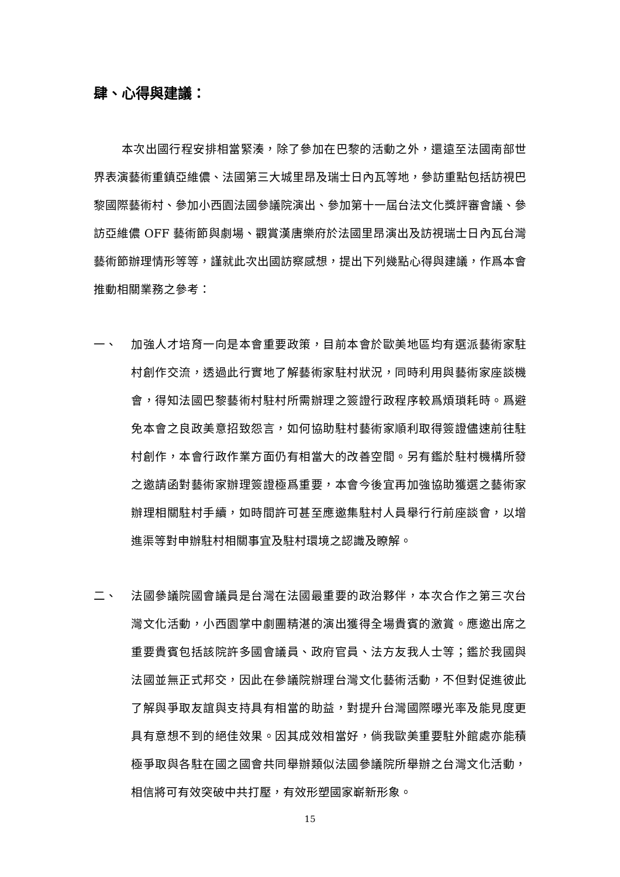肆、心得與建議：
本次出國行程安排相當緊湊，除了參加在巴黎的活動之外，還遠至法國南部世界表演藝術重鎮亞維儂、法國第三大城里昂及瑞士日內瓦等地，參訪重點包括訪視巴黎國際藝術村、參加小西園法國參議院演出、參加第十一屆台法文化獎評審會議、參訪亞維儂 OFF 藝術節與劇場、觀賞漢唐樂府於法國里昂演出及訪視瑞士日內瓦台灣藝術節辦理情形等等，謹就此次出國訪察感想，提出下列幾點心得與建議，作爲本會推動相關業務之參考：
一、 加強人才培育一向是本會重要政策，目前本會於歐美地區均有選派藝術家駐村創作交流，透過此行實地了解藝術家駐村狀況，同時利用與藝術家座談機會，得知法國巴黎藝術村駐村所需辦理之簽證行政程序較爲煩瑣耗時。爲避免本會之良政美意招致怨言，如何協助駐村藝術家順利取得簽證儘速前往駐村創作，本會行政作業方面仍有相當大的改善空間。另有鑑於駐村機構所發之邀請函對藝術家辦理簽證極爲重要，本會今後宜再加強協助獲選之藝術家辦理相關駐村手續，如時間許可甚至應邀集駐村人員舉行行前座談會，以增進渠等對申辦駐村相關事宜及駐村環境之認識及瞭解。
二、 法國參議院國會議員是台灣在法國最重要的政治夥伴，本次合作之第三次台灣文化活動，小西園掌中劇團精湛的演出獲得全場貴賓的激賞。應邀出席之重要貴賓包括該院許多國會議員、政府官員、法方友我人士等；鑑於我國與法國並無正式邦交，因此在參議院辦理台灣文化藝術活動，不但對促進彼此了解與爭取友誼與支持具有相當的助益，對提升台灣國際曝光率及能見度更具有意想不到的絕佳效果。因其成效相當好，倘我歐美重要駐外館處亦能積極爭取與各駐在國之國會共同舉辦類似法國參議院所舉辦之台灣文化活動，相信將可有效突破中共打壓，有效形塑國家嶄新形象。
15